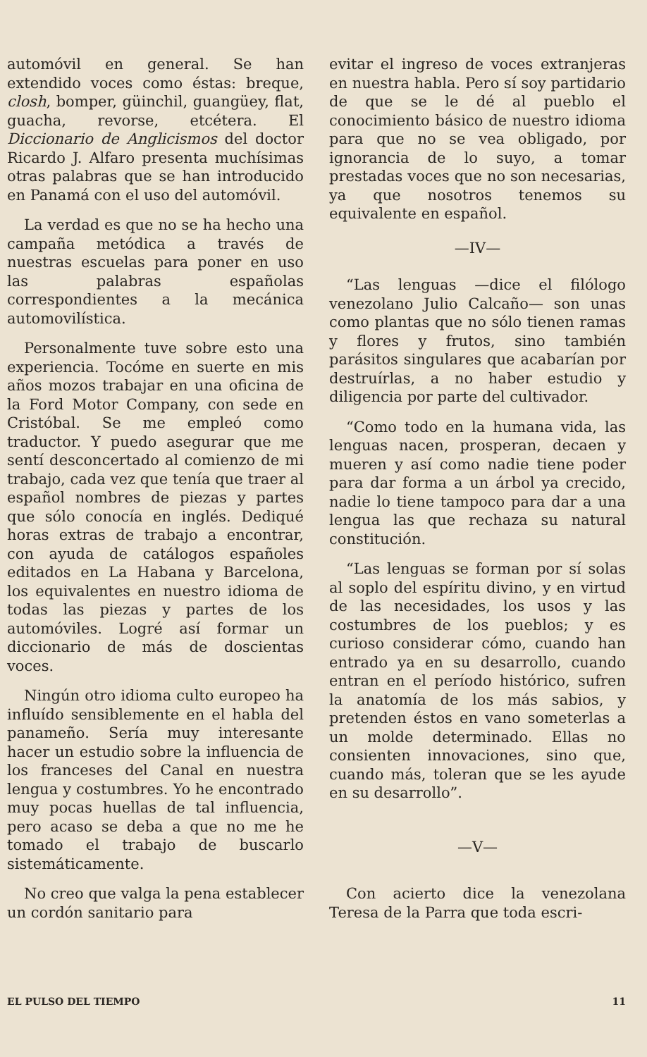automóvil en general. Se han extendido voces como éstas: breque, closh, bomper, güinchil, guangüey, flat, guacha, revorse, etcétera. El Diccionario de Anglicismos del doctor Ricardo J. Alfaro presenta muchísimas otras palabras que se han introducido en Panamá con el uso del automóvil.
La verdad es que no se ha hecho una campaña metódica a través de nuestras escuelas para poner en uso las palabras españolas correspondientes a la mecánica automovilística.
Personalmente tuve sobre esto una experiencia. Tocóme en suerte en mis años mozos trabajar en una oficina de la Ford Motor Company, con sede en Cristóbal. Se me empleó como traductor. Y puedo asegurar que me sentí desconcertado al comienzo de mi trabajo, cada vez que tenía que traer al español nombres de piezas y partes que sólo conocía en inglés. Dediqué horas extras de trabajo a encontrar, con ayuda de catálogos españoles editados en La Habana y Barcelona, los equivalentes en nuestro idioma de todas las piezas y partes de los automóviles. Logré así formar un diccionario de más de doscientas voces.
Ningún otro idioma culto europeo ha influído sensiblemente en el habla del panameño. Sería muy interesante hacer un estudio sobre la influencia de los franceses del Canal en nuestra lengua y costumbres. Yo he encontrado muy pocas huellas de tal influencia, pero acaso se deba a que no me he tomado el trabajo de buscarlo sistemáticamente.
No creo que valga la pena establecer un cordón sanitario para
evitar el ingreso de voces extranjeras en nuestra habla. Pero sí soy partidario de que se le dé al pueblo el conocimiento básico de nuestro idioma para que no se vea obligado, por ignorancia de lo suyo, a tomar prestadas voces que no son necesarias, ya que nosotros tenemos su equivalente en español.
—IV—
“Las lenguas —dice el filólogo venezolano Julio Calcaño— son unas como plantas que no sólo tienen ramas y flores y frutos, sino también parásitos singulares que acabarían por destruírlas, a no haber estudio y diligencia por parte del cultivador.
“Como todo en la humana vida, las lenguas nacen, prosperan, decaen y mueren y así como nadie tiene poder para dar forma a un árbol ya crecido, nadie lo tiene tampoco para dar a una lengua las que rechaza su natural constitución.
“Las lenguas se forman por sí solas al soplo del espíritu divino, y en virtud de las necesidades, los usos y las costumbres de los pueblos; y es curioso considerar cómo, cuando han entrado ya en su desarrollo, cuando entran en el período histórico, sufren la anatomía de los más sabios, y pretenden éstos en vano someterlas a un molde determinado. Ellas no consienten innovaciones, sino que, cuando más, toleran que se les ayude en su desarrollo”.
—V—
Con acierto dice la venezolana Teresa de la Parra que toda escri-
EL PULSO DEL TIEMPO 11